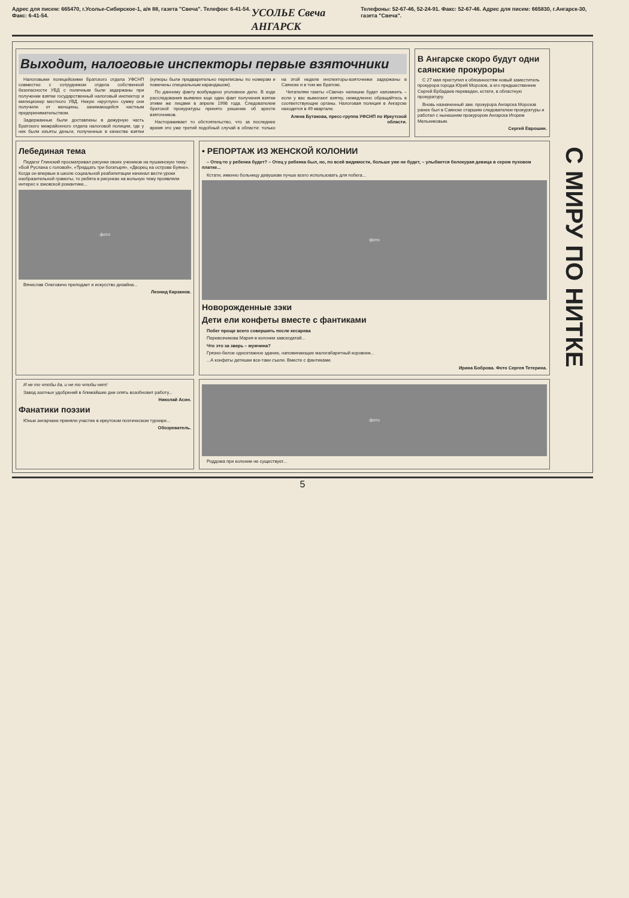Адрес для писем: 665470, г.Усолье-Сибирское-1, а/я 88, газета "Свеча". Телефон: 6-41-54. Факс: 6-41-54. УСОЛЬЕ Свеча АНГАРСК Телефоны: 52-67-46, 52-24-91. Факс: 52-67-46. Адрес для писем: 665830, г.Ангарск-30, газета "Свеча".
Выходит, налоговые инспекторы первые взяточники
Налоговыми полицейскими Братского отдела УФСНП совместно с сотрудником отдела собственной безопасности УВД с поличным были задержаны при получении взятки государственный налоговый инспектор и милиционер местного УВД. Некую «круглую» сумму они получили от женщины, занимающейся частным предпринимательством.
Задержанные были доставлены в дежурную часть Братского межрайонного отдела налоговой полиции, где у них были изъяты деньги, полученные в качестве взятки (купюры были предварительно переписаны по номерам и помечены специальным карандашом).
По данному факту возбуждено уголовное дело. В ходе расследования выявлен еще один факт получения взятки этими же лицами в апреле 1998 года. Следователем братской прокуратуры принято решение об аресте взяточников.
Настораживает то обстоятельство, что за последнее время это уже третий подобный случай в области: только на этой неделе инспекторы-взяточники задержаны в Саянске и в том же Братске.
Читателям газеты «Свеча» нелишне будет напомнить – если у вас вымогают взятку, немедленно обращайтесь в соответствующие органы. Налоговая полиция в Ангарске находится в 49 квартале.
Алена Бутакова, пресс-группа УФСНП по Иркутской области.
В Ангарске скоро будут одни саянские прокуроры
С 27 мая приступил к обязанностям новый заместитель прокурора города Юрий Морозов, а его предшественник Сергей Ербадаев переведен, кстати, в областную прокуратуру.
Вновь назначенный зам. прокурора Ангарска Морозов ранее был в Саянске старшим следователем прокуратуры и работал с нынешним прокурором Ангарска Игорем Мельниковым.
Сергей Еврошин.
Лебединая тема
Педагог Глинский просматривал рисунки своих учеников на пушкинскую тему: «Бой Руслана с головой», «Тридцать три богатыря», «Дворец на острове Буяне». Когда он впервые в школе социальной реабилитации начинал вести уроки изобразительной грамоты, то ребята в рисунках на вольную тему проявляли интерес к зэковской романтике...
фото
Вячеслав Олеговичо преподает и искусство дизайна...
Леонид Карзанов.
• РЕПОРТАЖ ИЗ ЖЕНСКОЙ КОЛОНИИ
– Отец-то у ребенка будет? – Отец у ребенка был, но, по всей видимости, больше уже не будет, – улыбается белокурая девица в сером пуховом платке...
Кстати, именно больницу девушкам лучше всего использовать для побега...
фото
Новорожденные зэки
Дети ели конфеты вместе с фантиками
Побег проще всего совершить после кесарева
Перевозчикова Мария в колонии завсегдатай...
Что это за зверь – мужчина?
Грязно-белое одноэтажное здание, напоминающее малогабаритный коровник...
...А конфеты детишки все-таки съели. Вместе с фантиками.
Ирина Боброва. Фото Сергея Тетерина.
И не то чтобы да, и не то чтобы нет!
Завод азотных удобрений в ближайшие дни опять возобновит работу...
Николай Асин.
Фанатики поэзии
Юные ангарчане приняли участие в иркутском поэтическом турнире...
Обозреватель.
фото
Роддома при колонии не существует...
С МИРУ ПО НИТКЕ
5